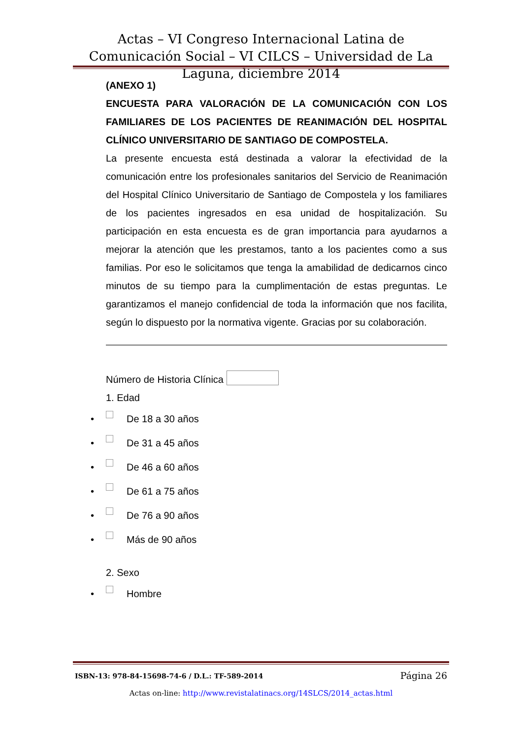Actas – VI Congreso Internacional Latina de Comunicación Social – VI CILCS – Universidad de La Laguna, diciembre 2014
(ANEXO 1)
ENCUESTA PARA VALORACIÓN DE LA COMUNICACIÓN CON LOS FAMILIARES DE LOS PACIENTES DE REANIMACIÓN DEL HOSPITAL CLÍNICO UNIVERSITARIO DE SANTIAGO DE COMPOSTELA.
La presente encuesta está destinada a valorar la efectividad de la comunicación entre los profesionales sanitarios del Servicio de Reanimación del Hospital Clínico Universitario de Santiago de Compostela y los familiares de los pacientes ingresados en esa unidad de hospitalización. Su participación en esta encuesta es de gran importancia para ayudarnos a mejorar la atención que les prestamos, tanto a los pacientes como a sus familias. Por eso le solicitamos que tenga la amabilidad de dedicarnos cinco minutos de su tiempo para la cumplimentación de estas preguntas. Le garantizamos el manejo confidencial de toda la información que nos facilita, según lo dispuesto por la normativa vigente. Gracias por su colaboración.
Número de Historia Clínica
1. Edad
• De 18 a 30 años
• De 31 a 45 años
• De 46 a 60 años
• De 61 a 75 años
• De 76 a 90 años
• Más de 90 años
2. Sexo
• Hombre
ISBN-13: 978-84-15698-74-6 / D.L.: TF-589-2014 Página 26
Actas on-line: http://www.revistalatinacs.org/14SLCS/2014_actas.html